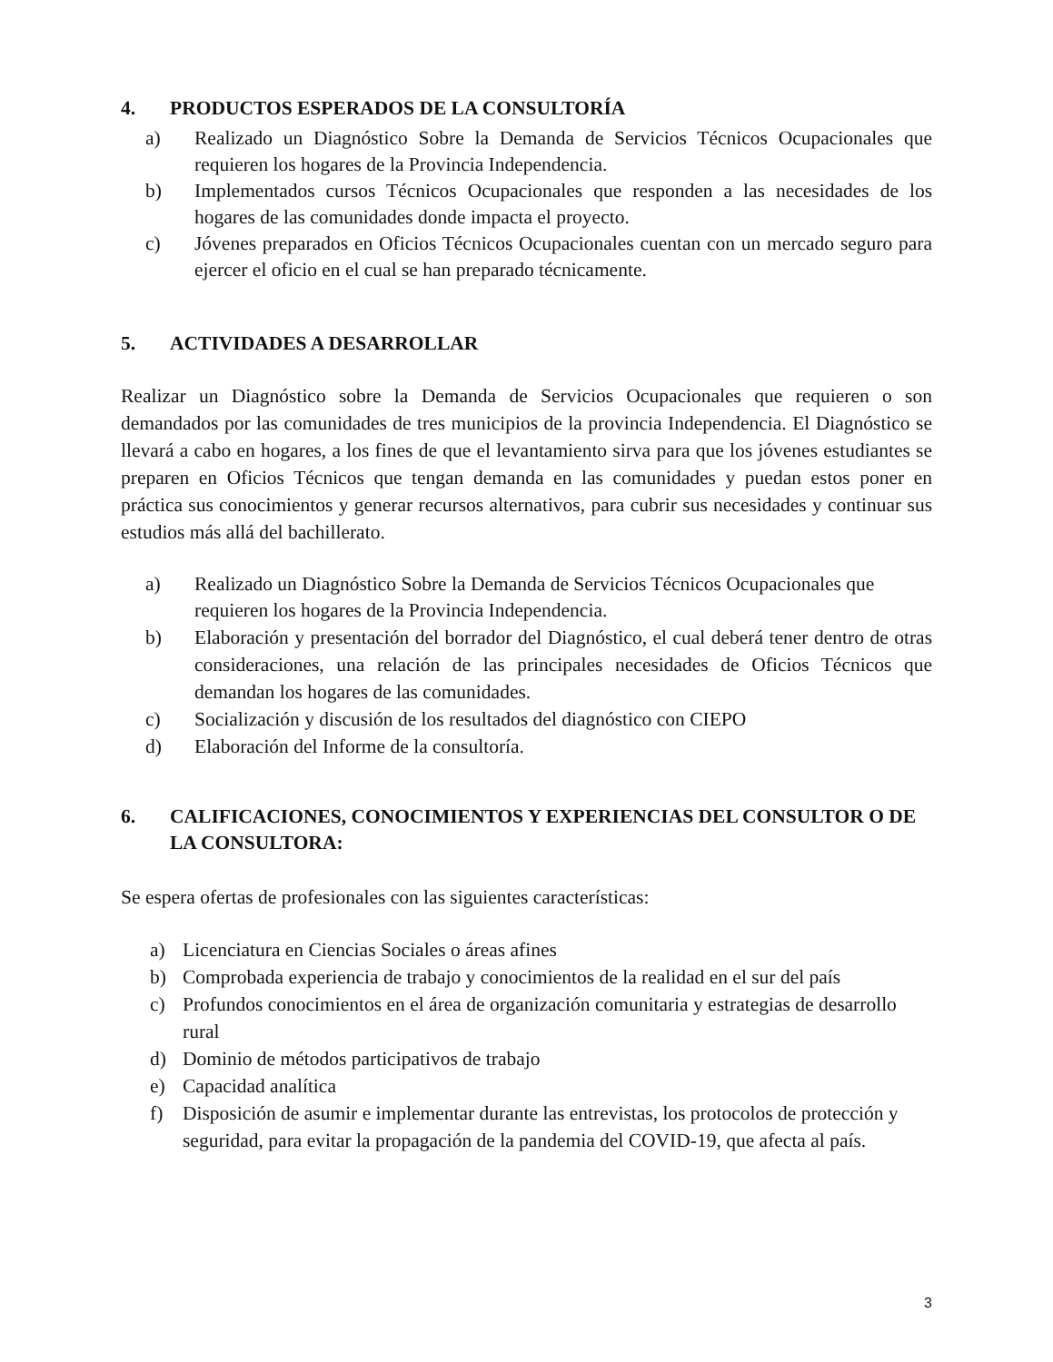4. PRODUCTOS ESPERADOS DE LA CONSULTORÍA
a) Realizado un Diagnóstico Sobre la Demanda de Servicios Técnicos Ocupacionales que requieren los hogares de la Provincia Independencia.
b) Implementados cursos Técnicos Ocupacionales que responden a las necesidades de los hogares de las comunidades donde impacta el proyecto.
c) Jóvenes preparados en Oficios Técnicos Ocupacionales cuentan con un mercado seguro para ejercer el oficio en el cual se han preparado técnicamente.
5. ACTIVIDADES A DESARROLLAR
Realizar un Diagnóstico sobre la Demanda de Servicios Ocupacionales que requieren o son demandados por las comunidades de tres municipios de la provincia Independencia. El Diagnóstico se llevará a cabo en hogares, a los fines de que el levantamiento sirva para que los jóvenes estudiantes se preparen en Oficios Técnicos que tengan demanda en las comunidades y puedan estos poner en práctica sus conocimientos y generar recursos alternativos, para cubrir sus necesidades y continuar sus estudios más allá del bachillerato.
a) Realizado un Diagnóstico Sobre la Demanda de Servicios Técnicos Ocupacionales que requieren los hogares de la Provincia Independencia.
b) Elaboración y presentación del borrador del Diagnóstico, el cual deberá tener dentro de otras consideraciones, una relación de las principales necesidades de Oficios Técnicos que demandan los hogares de las comunidades.
c) Socialización y discusión de los resultados del diagnóstico con CIEPO
d) Elaboración del Informe de la consultoría.
6. CALIFICACIONES, CONOCIMIENTOS Y EXPERIENCIAS DEL CONSULTOR O DE LA CONSULTORA:
Se espera ofertas de profesionales con las siguientes características:
a) Licenciatura en Ciencias Sociales o áreas afines
b) Comprobada experiencia de trabajo y conocimientos de la realidad en el sur del país
c) Profundos conocimientos en el área de organización comunitaria y estrategias de desarrollo rural
d) Dominio de métodos participativos de trabajo
e) Capacidad analítica
f) Disposición de asumir e implementar durante las entrevistas, los protocolos de protección y seguridad, para evitar la propagación de la pandemia del COVID-19, que afecta al país.
3